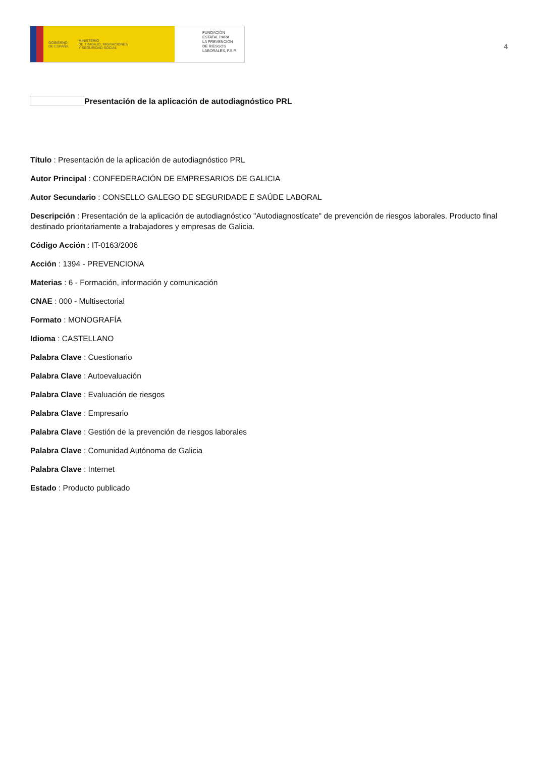GOBIERNO
DE ESPAÑA MINISTERIO
DE TRABAJO, MIGRACIONES
Y SEGURIDAD SOCIAL
FUNDACIÓN
ESTATAL PARA
LA PREVENCIÓN
DE RIESGOS
LABORALES, F.S.P.
4
Presentación de la aplicación de autodiagnóstico PRL
Título : Presentación de la aplicación de autodiagnóstico PRL
Autor Principal : CONFEDERACIÓN DE EMPRESARIOS DE GALICIA
Autor Secundario : CONSELLO GALEGO DE SEGURIDADE E SAÚDE LABORAL
Descripción : Presentación de la aplicación de autodiagnóstico "Autodiagnostícate" de prevención de riesgos laborales. Producto final destinado prioritariamente a trabajadores y empresas de Galicia.
Código Acción : IT-0163/2006
Acción : 1394 - PREVENCIONA
Materias : 6 - Formación, información y comunicación
CNAE : 000 - Multisectorial
Formato : MONOGRAFÍA
Idioma : CASTELLANO
Palabra Clave : Cuestionario
Palabra Clave : Autoevaluación
Palabra Clave : Evaluación de riesgos
Palabra Clave : Empresario
Palabra Clave : Gestión de la prevención de riesgos laborales
Palabra Clave : Comunidad Autónoma de Galicia
Palabra Clave : Internet
Estado : Producto publicado